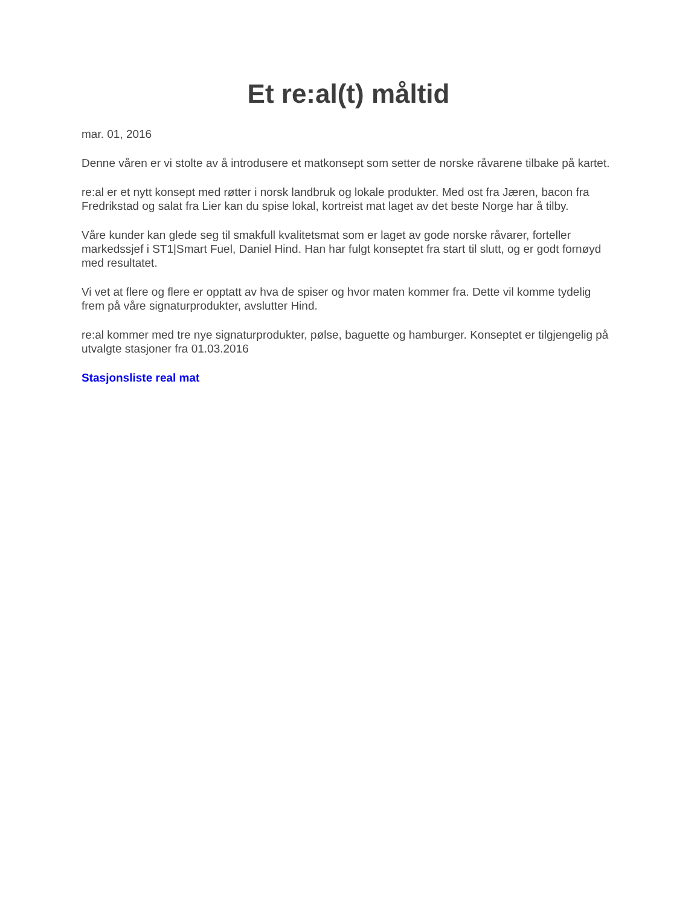Et re:al(t) måltid
mar. 01, 2016
Denne våren er vi stolte av å introdusere et matkonsept som setter de norske råvarene tilbake på kartet.
re:al er et nytt konsept med røtter i norsk landbruk og lokale produkter. Med ost fra Jæren, bacon fra Fredrikstad og salat fra Lier kan du spise lokal, kortreist mat laget av det beste Norge har å tilby.
Våre kunder kan glede seg til smakfull kvalitetsmat som er laget av gode norske råvarer, forteller markedssjef i ST1|Smart Fuel, Daniel Hind. Han har fulgt konseptet fra start til slutt, og er godt fornøyd med resultatet.
Vi vet at flere og flere er opptatt av hva de spiser og hvor maten kommer fra. Dette vil komme tydelig frem på våre signaturprodukter, avslutter Hind.
re:al kommer med tre nye signaturprodukter, pølse, baguette og hamburger. Konseptet er tilgjengelig på utvalgte stasjoner fra 01.03.2016
Stasjonsliste real mat